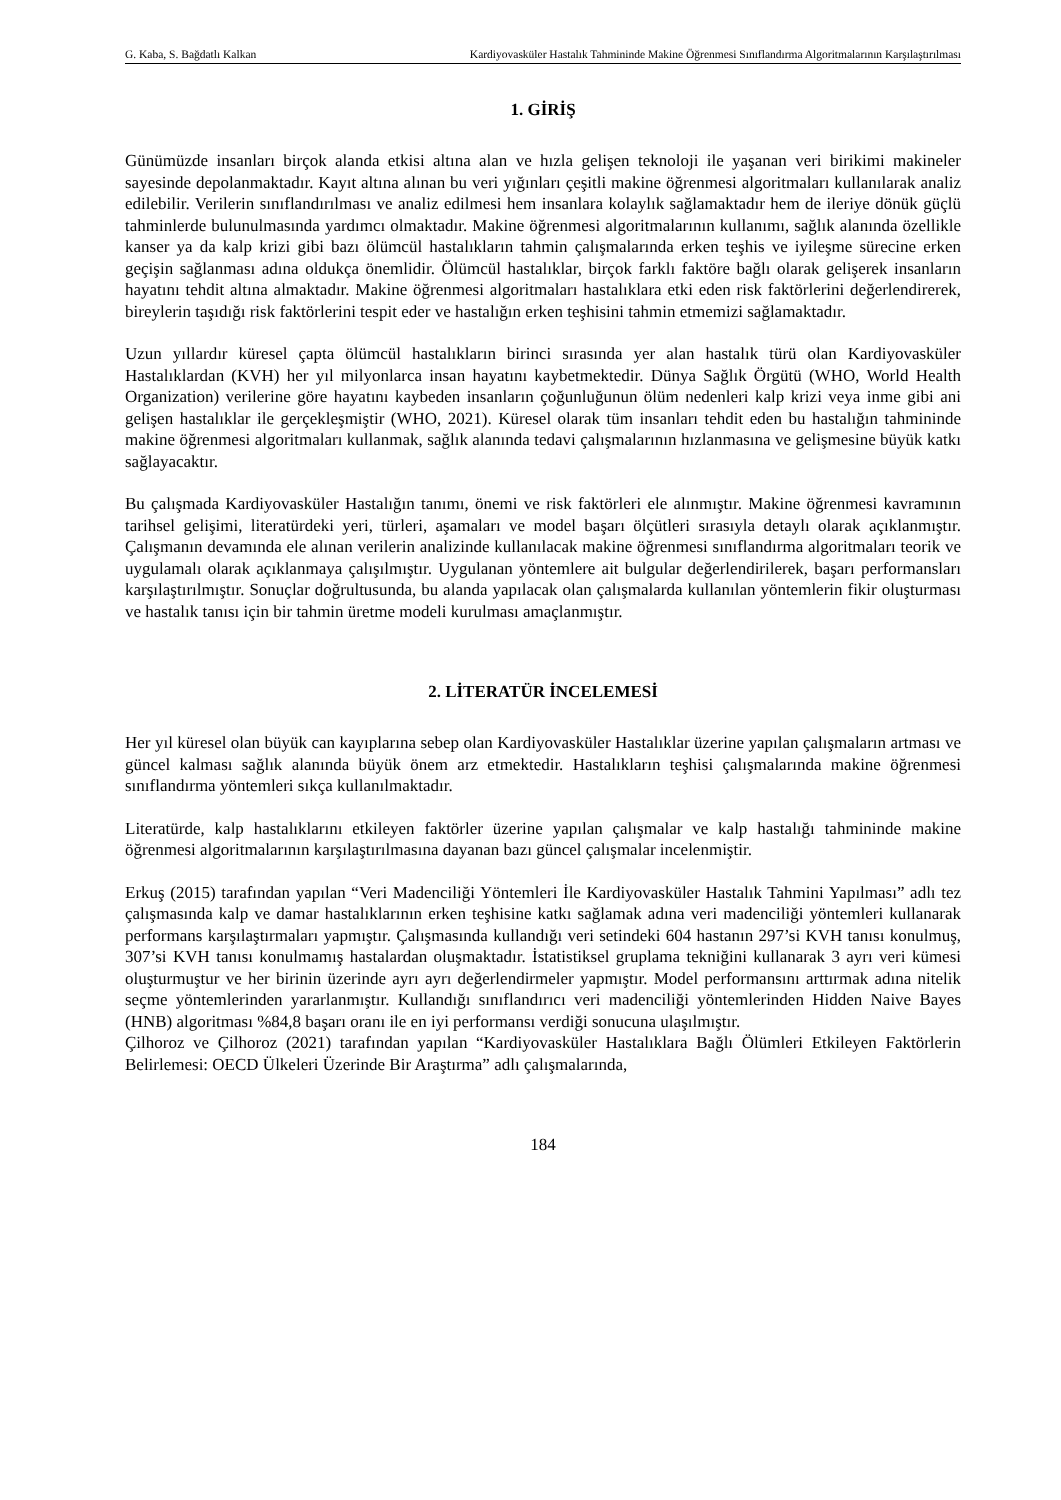G. Kaba, S. Bağdatlı Kalkan Kardiyovasküler Hastalık Tahmininde Makine Öğrenmesi Sınıflandırma Algoritmalarının Karşılaştırılması
1. GİRİŞ
Günümüzde insanları birçok alanda etkisi altına alan ve hızla gelişen teknoloji ile yaşanan veri birikimi makineler sayesinde depolanmaktadır. Kayıt altına alınan bu veri yığınları çeşitli makine öğrenmesi algoritmaları kullanılarak analiz edilebilir. Verilerin sınıflandırılması ve analiz edilmesi hem insanlara kolaylık sağlamaktadır hem de ileriye dönük güçlü tahminlerde bulunulmasında yardımcı olmaktadır. Makine öğrenmesi algoritmalarının kullanımı, sağlık alanında özellikle kanser ya da kalp krizi gibi bazı ölümcül hastalıkların tahmin çalışmalarında erken teşhis ve iyileşme sürecine erken geçişin sağlanması adına oldukça önemlidir. Ölümcül hastalıklar, birçok farklı faktöre bağlı olarak gelişerek insanların hayatını tehdit altına almaktadır. Makine öğrenmesi algoritmaları hastalıklara etki eden risk faktörlerini değerlendirerek, bireylerin taşıdığı risk faktörlerini tespit eder ve hastalığın erken teşhisini tahmin etmemizi sağlamaktadır.
Uzun yıllardır küresel çapta ölümcül hastalıkların birinci sırasında yer alan hastalık türü olan Kardiyovasküler Hastalıklardan (KVH) her yıl milyonlarca insan hayatını kaybetmektedir. Dünya Sağlık Örgütü (WHO, World Health Organization) verilerine göre hayatını kaybeden insanların çoğunluğunun ölüm nedenleri kalp krizi veya inme gibi ani gelişen hastalıklar ile gerçekleşmiştir (WHO, 2021). Küresel olarak tüm insanları tehdit eden bu hastalığın tahmininde makine öğrenmesi algoritmaları kullanmak, sağlık alanında tedavi çalışmalarının hızlanmasına ve gelişmesine büyük katkı sağlayacaktır.
Bu çalışmada Kardiyovasküler Hastalığın tanımı, önemi ve risk faktörleri ele alınmıştır. Makine öğrenmesi kavramının tarihsel gelişimi, literatürdeki yeri, türleri, aşamaları ve model başarı ölçütleri sırasıyla detaylı olarak açıklanmıştır. Çalışmanın devamında ele alınan verilerin analizinde kullanılacak makine öğrenmesi sınıflandırma algoritmaları teorik ve uygulamalı olarak açıklanmaya çalışılmıştır. Uygulanan yöntemlere ait bulgular değerlendirilerek, başarı performansları karşılaştırılmıştır. Sonuçlar doğrultusunda, bu alanda yapılacak olan çalışmalarda kullanılan yöntemlerin fikir oluşturması ve hastalık tanısı için bir tahmin üretme modeli kurulması amaçlanmıştır.
2. LİTERATÜR İNCELEMESİ
Her yıl küresel olan büyük can kayıplarına sebep olan Kardiyovasküler Hastalıklar üzerine yapılan çalışmaların artması ve güncel kalması sağlık alanında büyük önem arz etmektedir. Hastalıkların teşhisi çalışmalarında makine öğrenmesi sınıflandırma yöntemleri sıkça kullanılmaktadır.
Literatürde, kalp hastalıklarını etkileyen faktörler üzerine yapılan çalışmalar ve kalp hastalığı tahmininde makine öğrenmesi algoritmalarının karşılaştırılmasına dayanan bazı güncel çalışmalar incelenmiştir.
Erkuş (2015) tarafından yapılan “Veri Madenciliği Yöntemleri İle Kardiyovasküler Hastalık Tahmini Yapılması” adlı tez çalışmasında kalp ve damar hastalıklarının erken teşhisine katkı sağlamak adına veri madenciliği yöntemleri kullanarak performans karşılaştırmaları yapmıştır. Çalışmasında kullandığı veri setindeki 604 hastanın 297’si KVH tanısı konulmuş, 307’si KVH tanısı konulmamış hastalardan oluşmaktadır. İstatistiksel gruplama tekniğini kullanarak 3 ayrı veri kümesi oluşturmuştur ve her birinin üzerinde ayrı ayrı değerlendirmeler yapmıştır. Model performansını arttırmak adına nitelik seçme yöntemlerinden yararlanmıştır. Kullandığı sınıflandırıcı veri madenciliği yöntemlerinden Hidden Naive Bayes (HNB) algoritması %84,8 başarı oranı ile en iyi performansı verdiği sonucuna ulaşılmıştır.
Çilhoroz ve Çilhoroz (2021) tarafından yapılan “Kardiyovasküler Hastalıklara Bağlı Ölümleri Etkileyen Faktörlerin Belirlemesi: OECD Ülkeleri Üzerinde Bir Araştırma” adlı çalışmalarında,
184